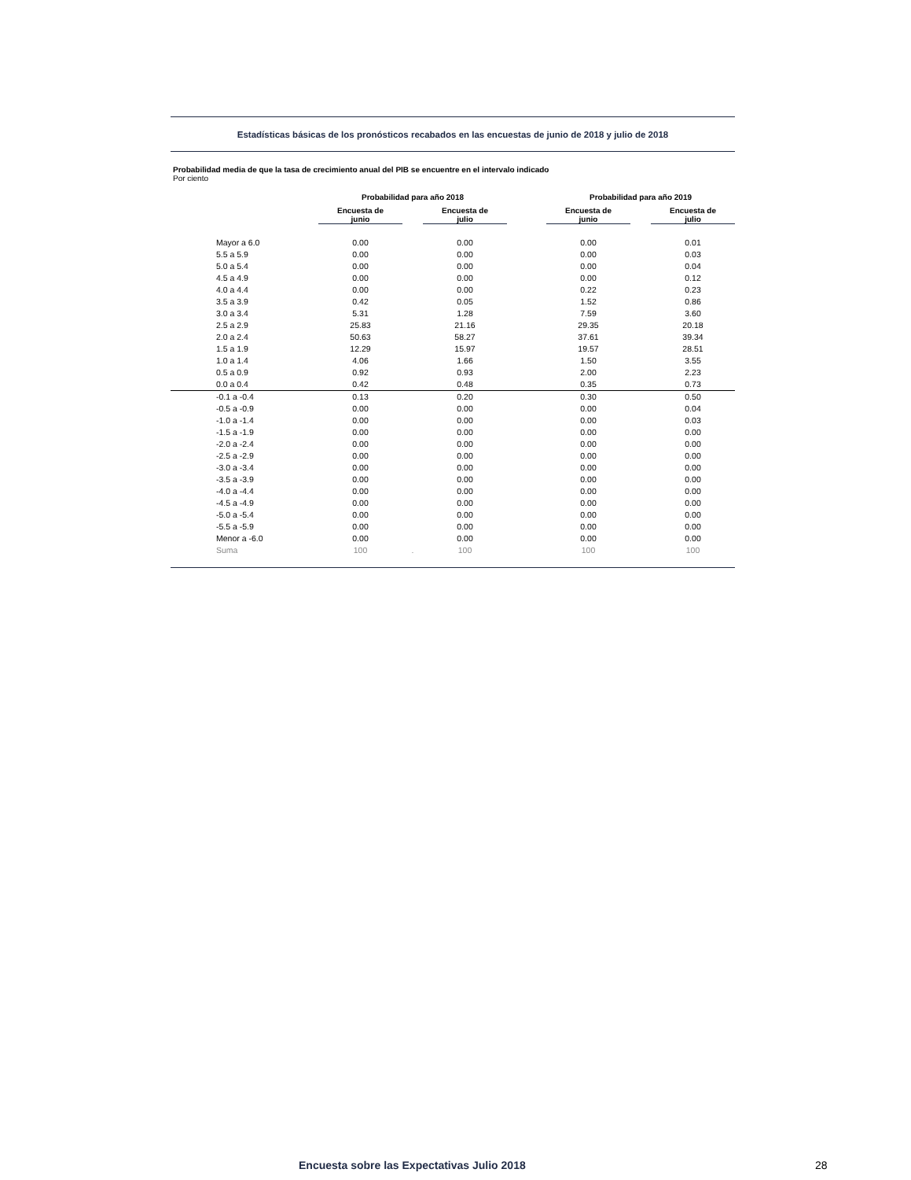Estadísticas básicas de los pronósticos recabados en las encuestas de junio de 2018 y julio de 2018
Probabilidad media de que la tasa de crecimiento anual del PIB se encuentre en el intervalo indicado
Por ciento
| | Probabilidad para año 2018 | | | | Probabilidad para año 2019 | | |
| --- | --- | --- | --- | --- | --- | --- | --- |
| | Encuesta de junio | | Encuesta de julio | | Encuesta de junio | | Encuesta de julio |
| Mayor a 6.0 | 0.00 | | 0.00 | | 0.00 | | 0.01 |
| 5.5 a 5.9 | 0.00 | | 0.00 | | 0.00 | | 0.03 |
| 5.0 a 5.4 | 0.00 | | 0.00 | | 0.00 | | 0.04 |
| 4.5 a 4.9 | 0.00 | | 0.00 | | 0.00 | | 0.12 |
| 4.0 a 4.4 | 0.00 | | 0.00 | | 0.22 | | 0.23 |
| 3.5 a 3.9 | 0.42 | | 0.05 | | 1.52 | | 0.86 |
| 3.0 a 3.4 | 5.31 | | 1.28 | | 7.59 | | 3.60 |
| 2.5 a 2.9 | 25.83 | | 21.16 | | 29.35 | | 20.18 |
| 2.0 a 2.4 | 50.63 | | 58.27 | | 37.61 | | 39.34 |
| 1.5 a 1.9 | 12.29 | | 15.97 | | 19.57 | | 28.51 |
| 1.0 a 1.4 | 4.06 | | 1.66 | | 1.50 | | 3.55 |
| 0.5 a 0.9 | 0.92 | | 0.93 | | 2.00 | | 2.23 |
| 0.0 a 0.4 | 0.42 | | 0.48 | | 0.35 | | 0.73 |
| -0.1 a -0.4 | 0.13 | | 0.20 | | 0.30 | | 0.50 |
| -0.5 a -0.9 | 0.00 | | 0.00 | | 0.00 | | 0.04 |
| -1.0 a -1.4 | 0.00 | | 0.00 | | 0.00 | | 0.03 |
| -1.5 a -1.9 | 0.00 | | 0.00 | | 0.00 | | 0.00 |
| -2.0 a -2.4 | 0.00 | | 0.00 | | 0.00 | | 0.00 |
| -2.5 a -2.9 | 0.00 | | 0.00 | | 0.00 | | 0.00 |
| -3.0 a -3.4 | 0.00 | | 0.00 | | 0.00 | | 0.00 |
| -3.5 a -3.9 | 0.00 | | 0.00 | | 0.00 | | 0.00 |
| -4.0 a -4.4 | 0.00 | | 0.00 | | 0.00 | | 0.00 |
| -4.5 a -4.9 | 0.00 | | 0.00 | | 0.00 | | 0.00 |
| -5.0 a -5.4 | 0.00 | | 0.00 | | 0.00 | | 0.00 |
| -5.5 a -5.9 | 0.00 | | 0.00 | | 0.00 | | 0.00 |
| Menor a -6.0 | 0.00 | | 0.00 | | 0.00 | | 0.00 |
| Suma | 100 | . | 100 | | 100 | | 100 |
Encuesta sobre las Expectativas Julio 2018 28